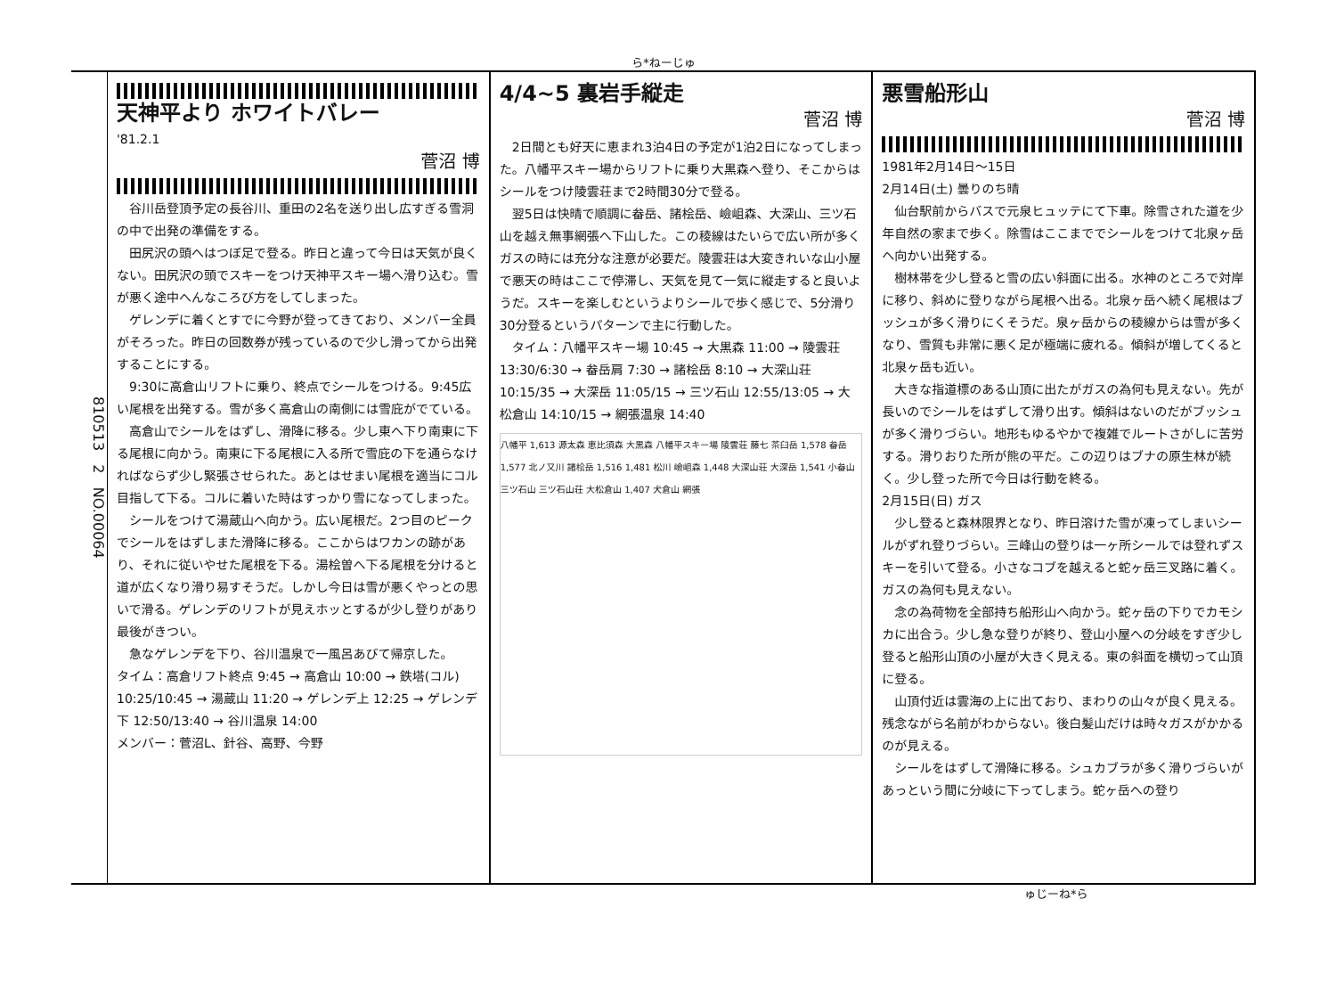ら*ねーじゅ
810513 2 NO.00064
天神平より ホワイトバレー
'81.2.1
菅沼 博
谷川岳登頂予定の長谷川、重田の2名を送り出し広すぎる雪洞の中で出発の準備をする。
田尻沢の頭へはつぼ足で登る。昨日と違って今日は天気が良くない。田尻沢の頭でスキーをつけ天神平スキー場へ滑り込む。雪が悪く途中へんなころび方をしてしまった。
ゲレンデに着くとすでに今野が登ってきており、メンバー全員がそろった。昨日の回数券が残っているので少し滑ってから出発することにする。
9:30に高倉山リフトに乗り、終点でシールをつける。9:45広い尾根を出発する。雪が多く高倉山の南側には雪庇がでている。
高倉山でシールをはずし、滑降に移る。少し東へ下り南東に下る尾根に向かう。南東に下る尾根に入る所で雪庇の下を通らなければならず少し緊張させられた。あとはせまい尾根を適当にコル目指して下る。コルに着いた時はすっかり雪になってしまった。
シールをつけて湯蔵山へ向かう。広い尾根だ。2つ目のピークでシールをはずしまた滑降に移る。ここからはワカンの跡があり、それに従いやせた尾根を下る。湯桧曽へ下る尾根を分けると道が広くなり滑り易すそうだ。しかし今日は雪が悪くやっとの思いで滑る。ゲレンデのリフトが見えホッとするが少し登りがあり最後がきつい。
急なゲレンデを下り、谷川温泉で一風呂あびて帰京した。
タイム：高倉リフト終点 9:45 → 高倉山 10:00 → 鉄塔(コル) 10:25/10:45 → 湯蔵山 11:20 → ゲレンデ上 12:25 → ゲレンデ下 12:50/13:40 → 谷川温泉 14:00
メンバー：菅沼L、針谷、高野、今野
4/4~5 裏岩手縦走
菅沼 博
2日間とも好天に恵まれ3泊4日の予定が1泊2日になってしまった。八幡平スキー場からリフトに乗り大黒森へ登り、そこからはシールをつけ陵雲荘まで2時間30分で登る。
翌5日は快晴で順調に畚岳、諸桧岳、嶮岨森、大深山、三ツ石山を越え無事網張へ下山した。この稜線はたいらで広い所が多くガスの時には充分な注意が必要だ。陵雲荘は大変きれいな山小屋で悪天の時はここで停滞し、天気を見て一気に縦走すると良いようだ。スキーを楽しむというよりシールで歩く感じで、5分滑り30分登るというパターンで主に行動した。
タイム：八幡平スキー場 10:45 → 大黒森 11:00 → 陵雲荘 13:30/6:30 → 畚岳肩 7:30 → 諸桧岳 8:10 → 大深山荘 10:15/35 → 大深岳 11:05/15 → 三ツ石山 12:55/13:05 → 大松倉山 14:10/15 → 網張温泉 14:40
八幡平 1,613 源太森 恵比須森 大黒森 八幡平スキー場 陵雲荘 藤七 茶臼岳 1,578 畚岳 1,577 北ノ又川 諸桧岳 1,516 1,481 松川 嶮岨森 1,448 大深山荘 大深岳 1,541 小畚山 三ツ石山 三ツ石山荘 大松倉山 1,407 犬倉山 網張
悪雪船形山
菅沼 博
1981年2月14日～15日
2月14日(土) 曇りのち晴
仙台駅前からバスで元泉ヒュッテにて下車。除雪された道を少年自然の家まで歩く。除雪はここまででシールをつけて北泉ヶ岳へ向かい出発する。
樹林帯を少し登ると雪の広い斜面に出る。水神のところで対岸に移り、斜めに登りながら尾根へ出る。北泉ヶ岳へ続く尾根はブッシュが多く滑りにくそうだ。泉ヶ岳からの稜線からは雪が多くなり、雪質も非常に悪く足が極端に疲れる。傾斜が増してくると北泉ヶ岳も近い。
大きな指道標のある山頂に出たがガスの為何も見えない。先が長いのでシールをはずして滑り出す。傾斜はないのだがブッシュが多く滑りづらい。地形もゆるやかで複雑でルートさがしに苦労する。滑りおりた所が熊の平だ。この辺りはブナの原生林が続く。少し登った所で今日は行動を終る。
2月15日(日) ガス
少し登ると森林限界となり、昨日溶けた雪が凍ってしまいシールがずれ登りづらい。三峰山の登りは一ヶ所シールでは登れずスキーを引いて登る。小さなコブを越えると蛇ヶ岳三叉路に着く。ガスの為何も見えない。
念の為荷物を全部持ち船形山へ向かう。蛇ヶ岳の下りでカモシカに出合う。少し急な登りが終り、登山小屋への分岐をすぎ少し登ると船形山頂の小屋が大きく見える。東の斜面を横切って山頂に登る。
山頂付近は雲海の上に出ており、まわりの山々が良く見える。残念ながら名前がわからない。後白髪山だけは時々ガスがかかるのが見える。
シールをはずして滑降に移る。シュカブラが多く滑りづらいがあっという間に分岐に下ってしまう。蛇ヶ岳への登り
ゅじーね*ら